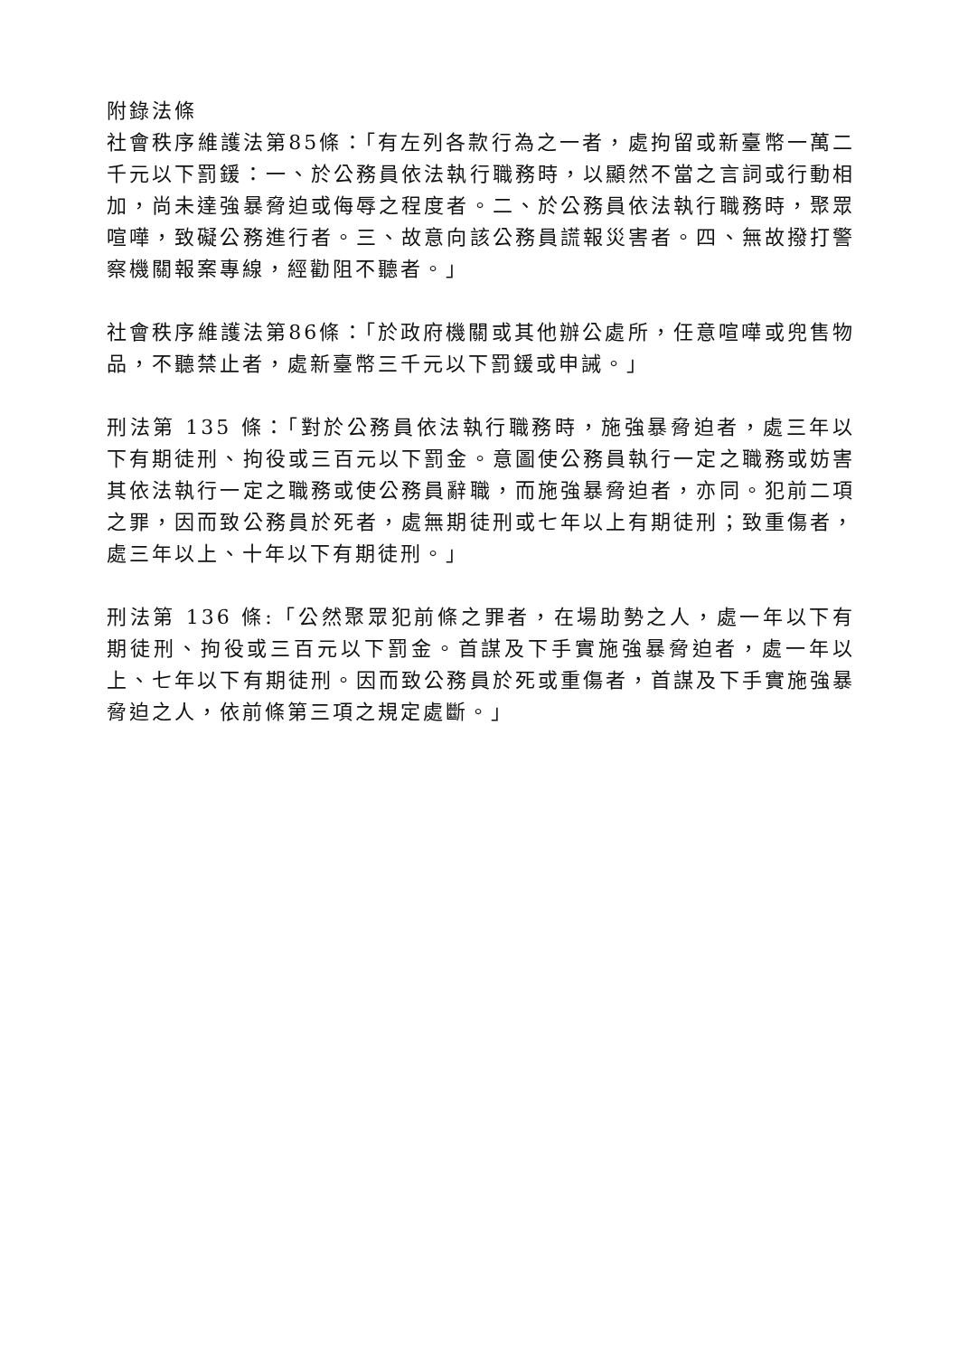附錄法條
社會秩序維護法第85條：「有左列各款行為之一者，處拘留或新臺幣一萬二千元以下罰鍰：一、於公務員依法執行職務時，以顯然不當之言詞或行動相加，尚未達強暴脅迫或侮辱之程度者。二、於公務員依法執行職務時，聚眾喧嘩，致礙公務進行者。三、故意向該公務員謊報災害者。四、無故撥打警察機關報案專線，經勸阻不聽者。」
社會秩序維護法第86條：「於政府機關或其他辦公處所，任意喧嘩或兜售物品，不聽禁止者，處新臺幣三千元以下罰鍰或申誡。」
刑法第 135 條：「對於公務員依法執行職務時，施強暴脅迫者，處三年以下有期徒刑、拘役或三百元以下罰金。意圖使公務員執行一定之職務或妨害其依法執行一定之職務或使公務員辭職，而施強暴脅迫者，亦同。犯前二項之罪，因而致公務員於死者，處無期徒刑或七年以上有期徒刑；致重傷者，處三年以上、十年以下有期徒刑。」
刑法第 136 條:「公然聚眾犯前條之罪者，在場助勢之人，處一年以下有期徒刑、拘役或三百元以下罰金。首謀及下手實施強暴脅迫者，處一年以上、七年以下有期徒刑。因而致公務員於死或重傷者，首謀及下手實施強暴脅迫之人，依前條第三項之規定處斷。」